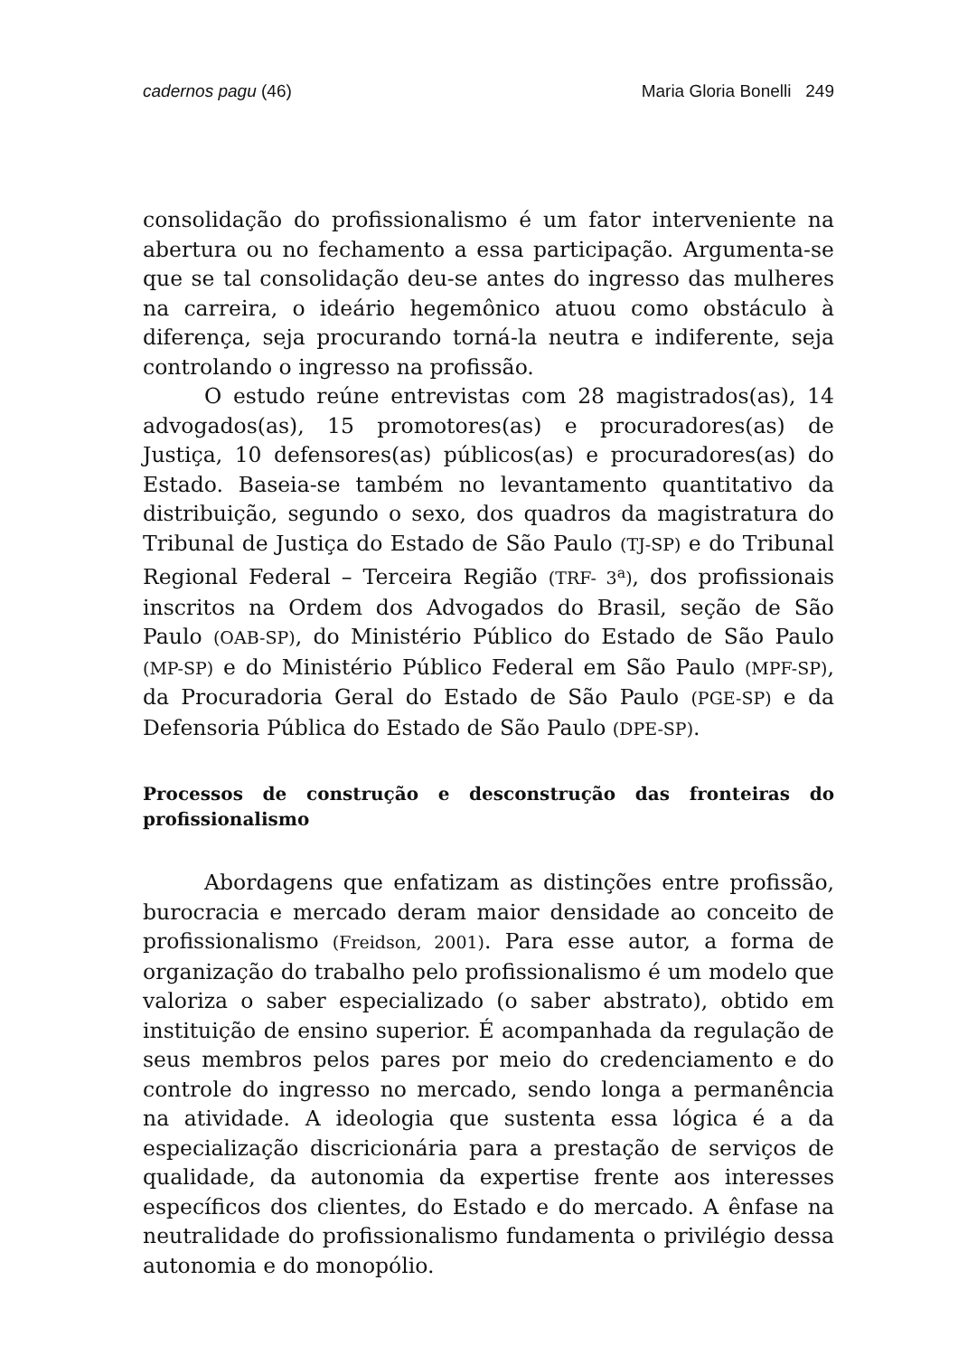cadernos pagu (46) Maria Gloria Bonelli 249
consolidação do profissionalismo é um fator interveniente na abertura ou no fechamento a essa participação. Argumenta-se que se tal consolidação deu-se antes do ingresso das mulheres na carreira, o ideário hegemônico atuou como obstáculo à diferença, seja procurando torná-la neutra e indiferente, seja controlando o ingresso na profissão.
O estudo reúne entrevistas com 28 magistrados(as), 14 advogados(as), 15 promotores(as) e procuradores(as) de Justiça, 10 defensores(as) públicos(as) e procuradores(as) do Estado. Baseia-se também no levantamento quantitativo da distribuição, segundo o sexo, dos quadros da magistratura do Tribunal de Justiça do Estado de São Paulo (TJ-SP) e do Tribunal Regional Federal – Terceira Região (TRF- 3<sup>a</sup>), dos profissionais inscritos na Ordem dos Advogados do Brasil, seção de São Paulo (OAB-SP), do Ministério Público do Estado de São Paulo (MP-SP) e do Ministério Público Federal em São Paulo (MPF-SP), da Procuradoria Geral do Estado de São Paulo (PGE-SP) e da Defensoria Pública do Estado de São Paulo (DPE-SP).
Processos de construção e desconstrução das fronteiras do profissionalismo
Abordagens que enfatizam as distinções entre profissão, burocracia e mercado deram maior densidade ao conceito de profissionalismo (Freidson, 2001). Para esse autor, a forma de organização do trabalho pelo profissionalismo é um modelo que valoriza o saber especializado (o saber abstrato), obtido em instituição de ensino superior. É acompanhada da regulação de seus membros pelos pares por meio do credenciamento e do controle do ingresso no mercado, sendo longa a permanência na atividade. A ideologia que sustenta essa lógica é a da especialização discricionária para a prestação de serviços de qualidade, da autonomia da expertise frente aos interesses específicos dos clientes, do Estado e do mercado. A ênfase na neutralidade do profissionalismo fundamenta o privilégio dessa autonomia e do monopólio.